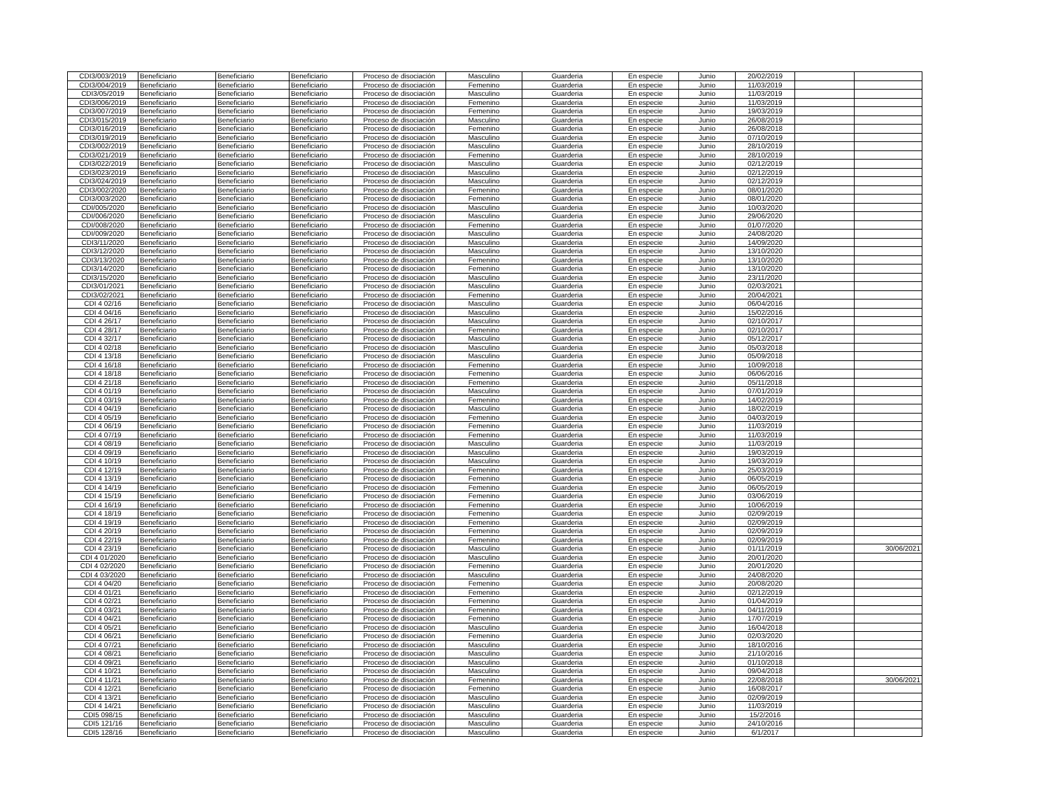| CDI3/003/2019 | Beneficiario | Beneficiario | Beneficiario | Proceso de disociación | Masculino | Guarderia | En especie | Junio | 20/02/2019 | | |
| CDI3/004/2019 | Beneficiario | Beneficiario | Beneficiario | Proceso de disociación | Femenino | Guarderia | En especie | Junio | 11/03/2019 | | |
| CDI3/05/2019 | Beneficiario | Beneficiario | Beneficiario | Proceso de disociación | Masculino | Guarderia | En especie | Junio | 11/03/2019 | | |
| CDI3/006/2019 | Beneficiario | Beneficiario | Beneficiario | Proceso de disociación | Femenino | Guarderia | En especie | Junio | 11/03/2019 | | |
| CDI3/007/2019 | Beneficiario | Beneficiario | Beneficiario | Proceso de disociación | Femenino | Guarderia | En especie | Junio | 19/03/2019 | | |
| CDI3/015/2019 | Beneficiario | Beneficiario | Beneficiario | Proceso de disociación | Masculino | Guarderia | En especie | Junio | 26/08/2019 | | |
| CDI3/016/2019 | Beneficiario | Beneficiario | Beneficiario | Proceso de disociación | Femenino | Guarderia | En especie | Junio | 26/08/2018 | | |
| CDI3/019/2019 | Beneficiario | Beneficiario | Beneficiario | Proceso de disociación | Masculino | Guarderia | En especie | Junio | 07/10/2019 | | |
| CDI3/002/2019 | Beneficiario | Beneficiario | Beneficiario | Proceso de disociación | Masculino | Guarderia | En especie | Junio | 28/10/2019 | | |
| CDI3/021/2019 | Beneficiario | Beneficiario | Beneficiario | Proceso de disociación | Femenino | Guarderia | En especie | Junio | 28/10/2019 | | |
| CDI3/022/2019 | Beneficiario | Beneficiario | Beneficiario | Proceso de disociación | Masculino | Guarderia | En especie | Junio | 02/12/2019 | | |
| CDI3/023/2019 | Beneficiario | Beneficiario | Beneficiario | Proceso de disociación | Masculino | Guarderia | En especie | Junio | 02/12/2019 | | |
| CDI3/024/2019 | Beneficiario | Beneficiario | Beneficiario | Proceso de disociación | Masculino | Guarderia | En especie | Junio | 02/12/2019 | | |
| CDI3/002/2020 | Beneficiario | Beneficiario | Beneficiario | Proceso de disociación | Femenino | Guarderia | En especie | Junio | 08/01/2020 | | |
| CDI3/003/2020 | Beneficiario | Beneficiario | Beneficiario | Proceso de disociación | Femenino | Guarderia | En especie | Junio | 08/01/2020 | | |
| CDI/005/2020 | Beneficiario | Beneficiario | Beneficiario | Proceso de disociación | Masculino | Guarderia | En especie | Junio | 10/03/2020 | | |
| CDI/006/2020 | Beneficiario | Beneficiario | Beneficiario | Proceso de disociación | Masculino | Guarderia | En especie | Junio | 29/06/2020 | | |
| CDI/008/2020 | Beneficiario | Beneficiario | Beneficiario | Proceso de disociación | Femenino | Guarderia | En especie | Junio | 01/07/2020 | | |
| CDI/009/2020 | Beneficiario | Beneficiario | Beneficiario | Proceso de disociación | Masculino | Guarderia | En especie | Junio | 24/08/2020 | | |
| CDI3/11/2020 | Beneficiario | Beneficiario | Beneficiario | Proceso de disociación | Masculino | Guarderia | En especie | Junio | 14/09/2020 | | |
| CDI3/12/2020 | Beneficiario | Beneficiario | Beneficiario | Proceso de disociación | Masculino | Guarderia | En especie | Junio | 13/10/2020 | | |
| CDI3/13/2020 | Beneficiario | Beneficiario | Beneficiario | Proceso de disociación | Femenino | Guarderia | En especie | Junio | 13/10/2020 | | |
| CDI3/14/2020 | Beneficiario | Beneficiario | Beneficiario | Proceso de disociación | Femenino | Guarderia | En especie | Junio | 13/10/2020 | | |
| CDI3/15/2020 | Beneficiario | Beneficiario | Beneficiario | Proceso de disociación | Masculino | Guarderia | En especie | Junio | 23/11/2020 | | |
| CDI3/01/2021 | Beneficiario | Beneficiario | Beneficiario | Proceso de disociación | Masculino | Guarderia | En especie | Junio | 02/03/2021 | | |
| CDI3/02/2021 | Beneficiario | Beneficiario | Beneficiario | Proceso de disociación | Femenino | Guarderia | En especie | Junio | 20/04/2021 | | |
| CDI 4 02/16 | Beneficiario | Beneficiario | Beneficiario | Proceso de disociación | Masculino | Guarderia | En especie | Junio | 06/04/2016 | | |
| CDI 4 04/16 | Beneficiario | Beneficiario | Beneficiario | Proceso de disociación | Masculino | Guarderia | En especie | Junio | 15/02/2016 | | |
| CDI 4 26/17 | Beneficiario | Beneficiario | Beneficiario | Proceso de disociación | Masculino | Guarderia | En especie | Junio | 02/10/2017 | | |
| CDI 4 28/17 | Beneficiario | Beneficiario | Beneficiario | Proceso de disociación | Femenino | Guarderia | En especie | Junio | 02/10/2017 | | |
| CDI 4 32/17 | Beneficiario | Beneficiario | Beneficiario | Proceso de disociación | Masculino | Guarderia | En especie | Junio | 05/12/2017 | | |
| CDI 4 02/18 | Beneficiario | Beneficiario | Beneficiario | Proceso de disociación | Masculino | Guarderia | En especie | Junio | 05/03/2018 | | |
| CDI 4 13/18 | Beneficiario | Beneficiario | Beneficiario | Proceso de disociación | Masculino | Guarderia | En especie | Junio | 05/09/2018 | | |
| CDI 4 16/18 | Beneficiario | Beneficiario | Beneficiario | Proceso de disociación | Femenino | Guarderia | En especie | Junio | 10/09/2018 | | |
| CDI 4 18/18 | Beneficiario | Beneficiario | Beneficiario | Proceso de disociación | Femenino | Guarderia | En especie | Junio | 06/06/2016 | | |
| CDI 4 21/18 | Beneficiario | Beneficiario | Beneficiario | Proceso de disociación | Femenino | Guarderia | En especie | Junio | 05/11/2018 | | |
| CDI 4 01/19 | Beneficiario | Beneficiario | Beneficiario | Proceso de disociación | Masculino | Guarderia | En especie | Junio | 07/01/2019 | | |
| CDI 4 03/19 | Beneficiario | Beneficiario | Beneficiario | Proceso de disociación | Femenino | Guarderia | En especie | Junio | 14/02/2019 | | |
| CDI 4 04/19 | Beneficiario | Beneficiario | Beneficiario | Proceso de disociación | Masculino | Guarderia | En especie | Junio | 18/02/2019 | | |
| CDI 4 05/19 | Beneficiario | Beneficiario | Beneficiario | Proceso de disociación | Femenino | Guarderia | En especie | Junio | 04/03/2019 | | |
| CDI 4 06/19 | Beneficiario | Beneficiario | Beneficiario | Proceso de disociación | Femenino | Guarderia | En especie | Junio | 11/03/2019 | | |
| CDI 4 07/19 | Beneficiario | Beneficiario | Beneficiario | Proceso de disociación | Femenino | Guarderia | En especie | Junio | 11/03/2019 | | |
| CDI 4 08/19 | Beneficiario | Beneficiario | Beneficiario | Proceso de disociación | Masculino | Guarderia | En especie | Junio | 11/03/2019 | | |
| CDI 4 09/19 | Beneficiario | Beneficiario | Beneficiario | Proceso de disociación | Masculino | Guarderia | En especie | Junio | 19/03/2019 | | |
| CDI 4 10/19 | Beneficiario | Beneficiario | Beneficiario | Proceso de disociación | Masculino | Guarderia | En especie | Junio | 19/03/2019 | | |
| CDI 4 12/19 | Beneficiario | Beneficiario | Beneficiario | Proceso de disociación | Femenino | Guarderia | En especie | Junio | 25/03/2019 | | |
| CDI 4 13/19 | Beneficiario | Beneficiario | Beneficiario | Proceso de disociación | Femenino | Guarderia | En especie | Junio | 06/05/2019 | | |
| CDI 4 14/19 | Beneficiario | Beneficiario | Beneficiario | Proceso de disociación | Femenino | Guarderia | En especie | Junio | 06/05/2019 | | |
| CDI 4 15/19 | Beneficiario | Beneficiario | Beneficiario | Proceso de disociación | Femenino | Guarderia | En especie | Junio | 03/06/2019 | | |
| CDI 4 16/19 | Beneficiario | Beneficiario | Beneficiario | Proceso de disociación | Femenino | Guarderia | En especie | Junio | 10/06/2019 | | |
| CDI 4 18/19 | Beneficiario | Beneficiario | Beneficiario | Proceso de disociación | Femenino | Guarderia | En especie | Junio | 02/09/2019 | | |
| CDI 4 19/19 | Beneficiario | Beneficiario | Beneficiario | Proceso de disociación | Femenino | Guarderia | En especie | Junio | 02/09/2019 | | |
| CDI 4 20/19 | Beneficiario | Beneficiario | Beneficiario | Proceso de disociación | Femenino | Guarderia | En especie | Junio | 02/09/2019 | | |
| CDI 4 22/19 | Beneficiario | Beneficiario | Beneficiario | Proceso de disociación | Femenino | Guarderia | En especie | Junio | 02/09/2019 | | |
| CDI 4 23/19 | Beneficiario | Beneficiario | Beneficiario | Proceso de disociación | Masculino | Guarderia | En especie | Junio | 01/11/2019 | | 30/06/2021 |
| CDI 4 01/2020 | Beneficiario | Beneficiario | Beneficiario | Proceso de disociación | Masculino | Guarderia | En especie | Junio | 20/01/2020 | | |
| CDI 4 02/2020 | Beneficiario | Beneficiario | Beneficiario | Proceso de disociación | Femenino | Guarderia | En especie | Junio | 20/01/2020 | | |
| CDI 4 03/2020 | Beneficiario | Beneficiario | Beneficiario | Proceso de disociación | Masculino | Guarderia | En especie | Junio | 24/08/2020 | | |
| CDI 4 04/20 | Beneficiario | Beneficiario | Beneficiario | Proceso de disociación | Femenino | Guarderia | En especie | Junio | 20/08/2020 | | |
| CDI 4 01/21 | Beneficiario | Beneficiario | Beneficiario | Proceso de disociación | Femenino | Guarderia | En especie | Junio | 02/12/2019 | | |
| CDI 4 02/21 | Beneficiario | Beneficiario | Beneficiario | Proceso de disociación | Femenino | Guarderia | En especie | Junio | 01/04/2019 | | |
| CDI 4 03/21 | Beneficiario | Beneficiario | Beneficiario | Proceso de disociación | Femenino | Guarderia | En especie | Junio | 04/11/2019 | | |
| CDI 4 04/21 | Beneficiario | Beneficiario | Beneficiario | Proceso de disociación | Femenino | Guarderia | En especie | Junio | 17/07/2019 | | |
| CDI 4 05/21 | Beneficiario | Beneficiario | Beneficiario | Proceso de disociación | Masculino | Guarderia | En especie | Junio | 16/04/2018 | | |
| CDI 4 06/21 | Beneficiario | Beneficiario | Beneficiario | Proceso de disociación | Femenino | Guarderia | En especie | Junio | 02/03/2020 | | |
| CDI 4 07/21 | Beneficiario | Beneficiario | Beneficiario | Proceso de disociación | Masculino | Guarderia | En especie | Junio | 18/10/2016 | | |
| CDI 4 08/21 | Beneficiario | Beneficiario | Beneficiario | Proceso de disociación | Masculino | Guarderia | En especie | Junio | 21/10/2016 | | |
| CDI 4 09/21 | Beneficiario | Beneficiario | Beneficiario | Proceso de disociación | Masculino | Guarderia | En especie | Junio | 01/10/2018 | | |
| CDI 4 10/21 | Beneficiario | Beneficiario | Beneficiario | Proceso de disociación | Masculino | Guarderia | En especie | Junio | 09/04/2018 | | |
| CDI 4 11/21 | Beneficiario | Beneficiario | Beneficiario | Proceso de disociación | Femenino | Guarderia | En especie | Junio | 22/08/2018 | | 30/06/2021 |
| CDI 4 12/21 | Beneficiario | Beneficiario | Beneficiario | Proceso de disociación | Femenino | Guarderia | En especie | Junio | 16/08/2017 | | |
| CDI 4 13/21 | Beneficiario | Beneficiario | Beneficiario | Proceso de disociación | Masculino | Guarderia | En especie | Junio | 02/09/2019 | | |
| CDI 4 14/21 | Beneficiario | Beneficiario | Beneficiario | Proceso de disociación | Masculino | Guarderia | En especie | Junio | 11/03/2019 | | |
| CDI5 098/15 | Beneficiario | Beneficiario | Beneficiario | Proceso de disociación | Masculino | Guarderia | En especie | Junio | 15/2/2016 | | |
| CDI5 121/16 | Beneficiario | Beneficiario | Beneficiario | Proceso de disociación | Masculino | Guarderia | En especie | Junio | 24/10/2016 | | |
| CDI5 128/16 | Beneficiario | Beneficiario | Beneficiario | Proceso de disociación | Masculino | Guarderia | En especie | Junio | 6/1/2017 | | |